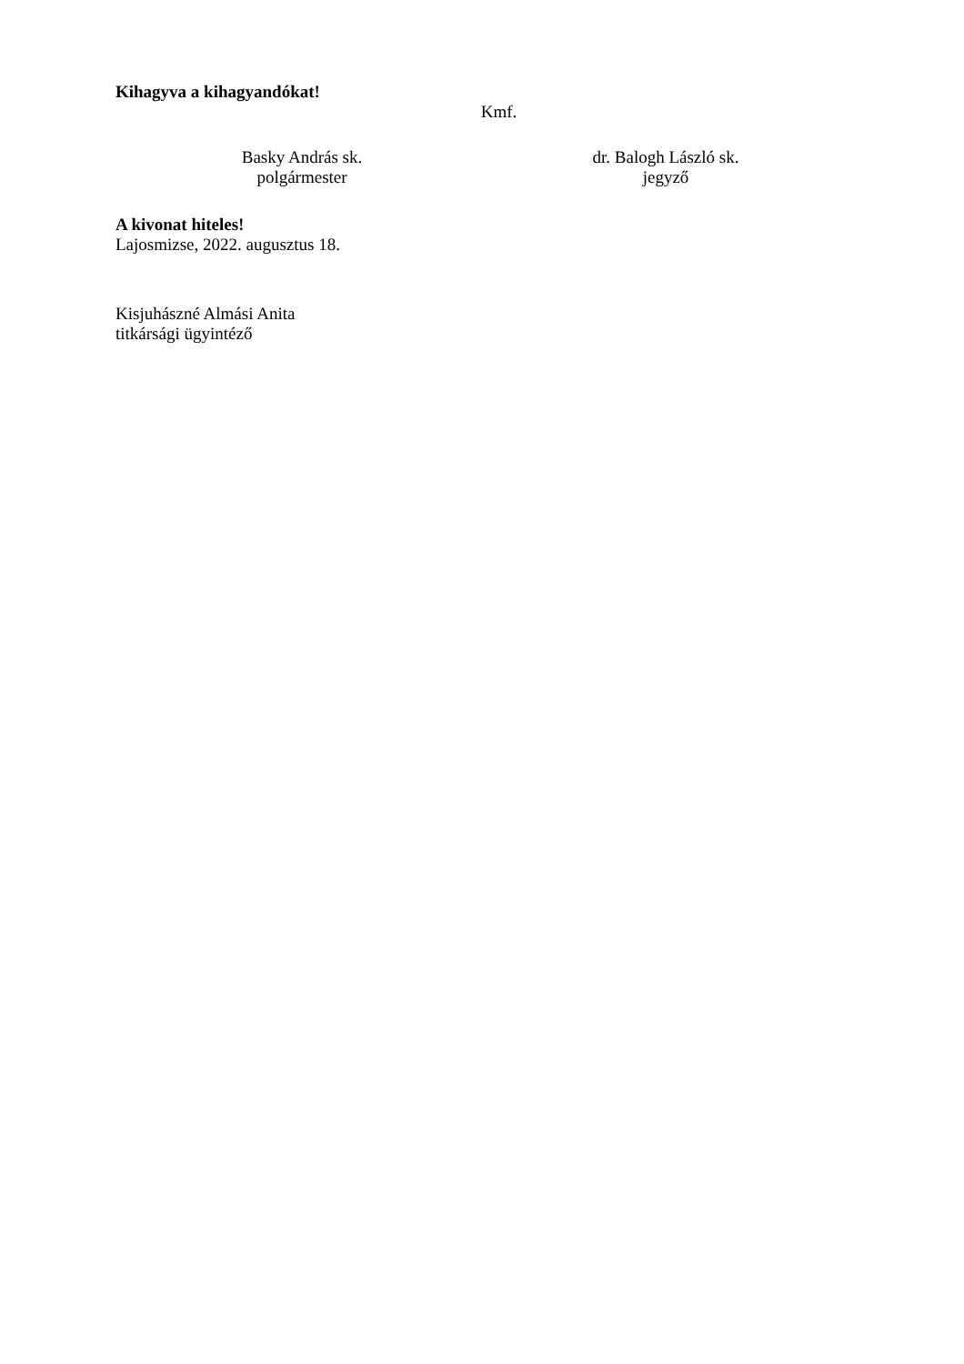Kihagyva a kihagyandókat!
Kmf.
Basky András sk.
polgármester
dr. Balogh László sk.
jegyző
A kivonat hiteles!
Lajosmizse, 2022. augusztus 18.
Kisjuhászné Almási Anita
titkársági ügyintéző